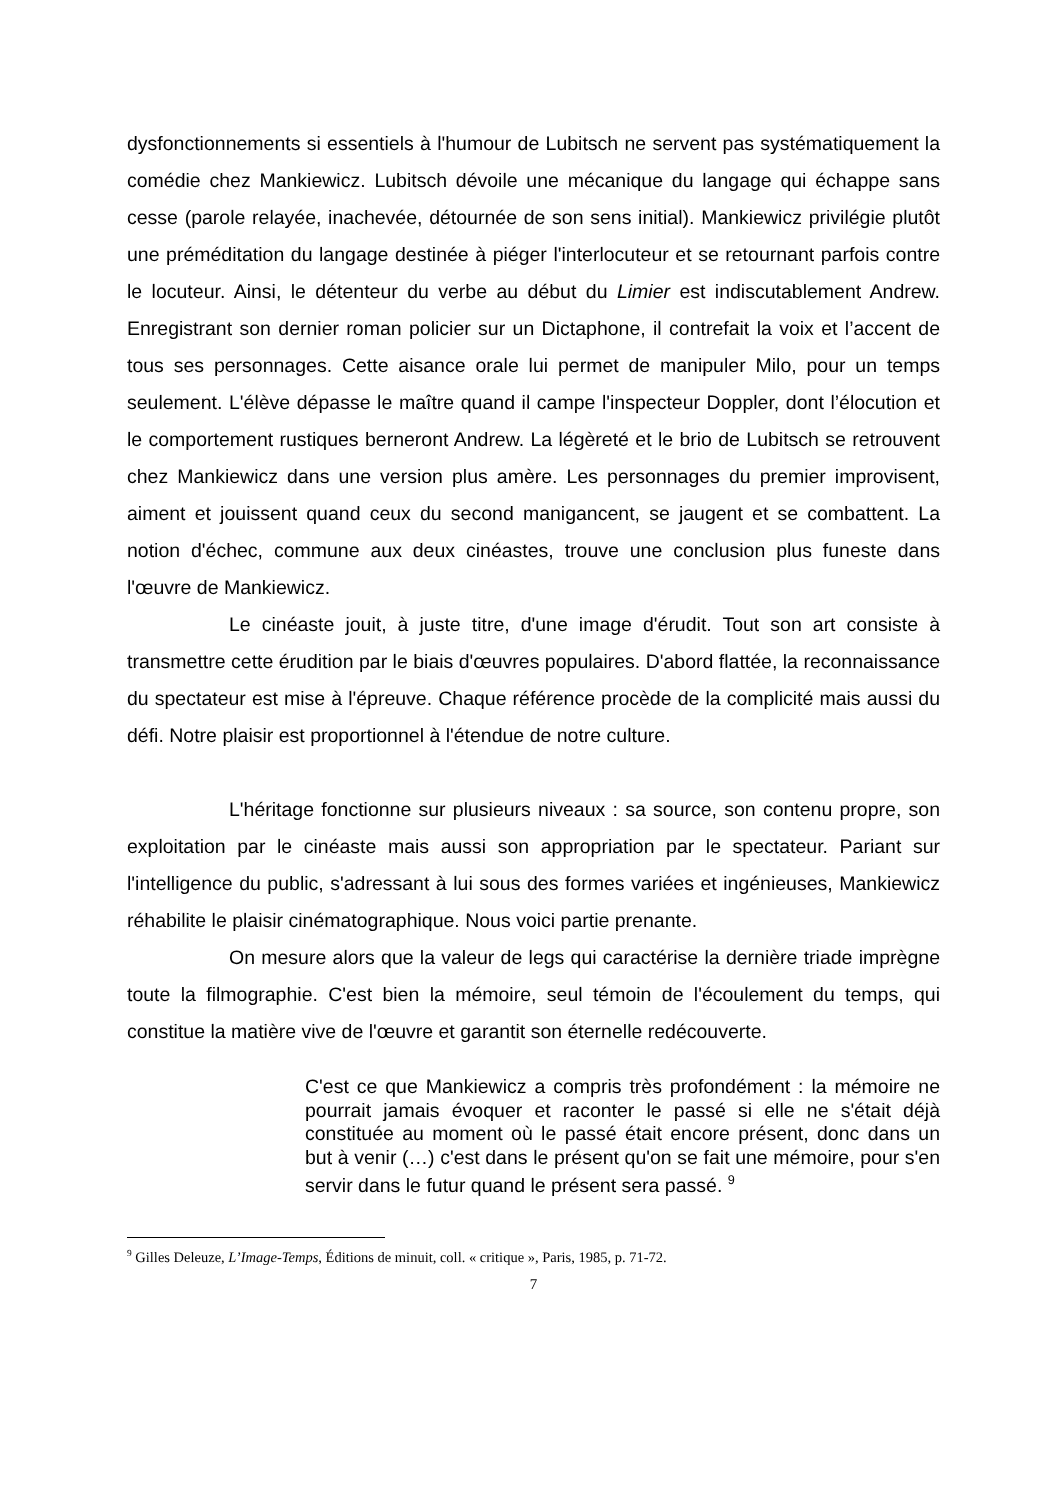dysfonctionnements si essentiels à l'humour de Lubitsch ne servent pas systématiquement la comédie chez Mankiewicz. Lubitsch dévoile une mécanique du langage qui échappe sans cesse (parole relayée, inachevée, détournée de son sens initial). Mankiewicz privilégie plutôt une préméditation du langage destinée à piéger l'interlocuteur et se retournant parfois contre le locuteur. Ainsi, le détenteur du verbe au début du Limier est indiscutablement Andrew. Enregistrant son dernier roman policier sur un Dictaphone, il contrefait la voix et l’accent de tous ses personnages. Cette aisance orale lui permet de manipuler Milo, pour un temps seulement. L'élève dépasse le maître quand il campe l'inspecteur Doppler, dont l’élocution et le comportement rustiques berneront Andrew. La légèreté et le brio de Lubitsch se retrouvent chez Mankiewicz dans une version plus amère. Les personnages du premier improvisent, aiment et jouissent quand ceux du second manigancent, se jaugent et se combattent. La notion d'échec, commune aux deux cinéastes, trouve une conclusion plus funeste dans l'œuvre de Mankiewicz.
Le cinéaste jouit, à juste titre, d'une image d'érudit. Tout son art consiste à transmettre cette érudition par le biais d'œuvres populaires. D'abord flattée, la reconnaissance du spectateur est mise à l'épreuve. Chaque référence procède de la complicité mais aussi du défi. Notre plaisir est proportionnel à l'étendue de notre culture.
L'héritage fonctionne sur plusieurs niveaux : sa source, son contenu propre, son exploitation par le cinéaste mais aussi son appropriation par le spectateur. Pariant sur l'intelligence du public, s'adressant à lui sous des formes variées et ingénieuses, Mankiewicz réhabilite le plaisir cinématographique. Nous voici partie prenante.
On mesure alors que la valeur de legs qui caractérise la dernière triade imprègne toute la filmographie. C'est bien la mémoire, seul témoin de l'écoulement du temps, qui constitue la matière vive de l'œuvre et garantit son éternelle redécouverte.
C'est ce que Mankiewicz a compris très profondément : la mémoire ne pourrait jamais évoquer et raconter le passé si elle ne s'était déjà constituée au moment où le passé était encore présent, donc dans un but à venir (…) c'est dans le présent qu'on se fait une mémoire, pour s'en servir dans le futur quand le présent sera passé. <sup>9</sup>
<sup>9</sup> Gilles Deleuze, L’Image-Temps, Éditions de minuit, coll. « critique », Paris, 1985, p. 71-72.
7